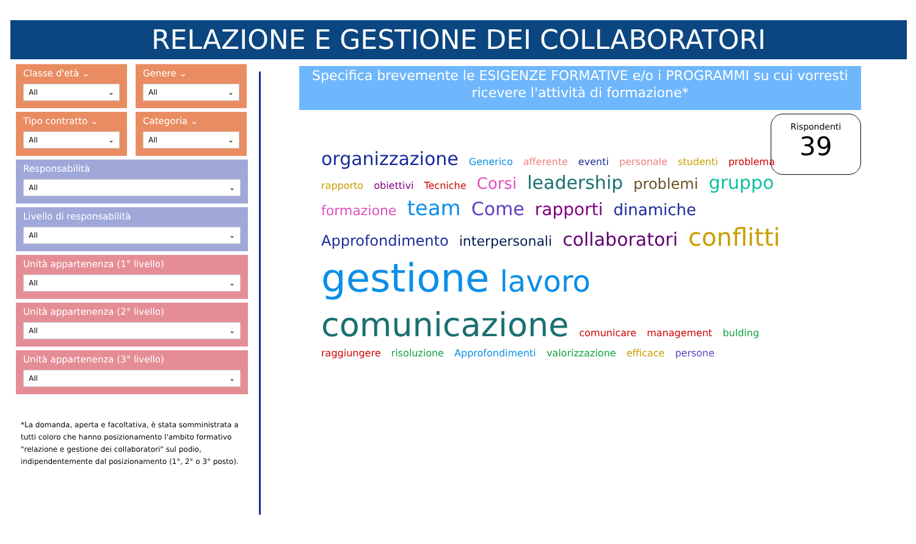RELAZIONE E GESTIONE DEI COLLABORATORI
Classe d'età ⌄
All ⌄
Genere ⌄
All ⌄
Tipo contratto ⌄
All ⌄
Categoria ⌄
All ⌄
Responsabilità
All ⌄
Livello di responsabilità
All ⌄
Unità appartenenza (1° livello)
All ⌄
Unità appartenenza (2° livello)
All ⌄
Unità appartenenza (3° livello)
All ⌄
*La domanda, aperta e facoltativa, è stata somministrata a tutti coloro che hanno posizionamento l'ambito formativo "relazione e gestione dei collaboratori" sul podio, indipendentemente dal posizionamento (1°, 2° o 3° posto).
Specifica brevemente le ESIGENZE FORMATIVE e/o i PROGRAMMI su cui vorresti ricevere l'attività di formazione*
Rispondenti
39
organizzazione Generico afferente eventi personale studenti problema rapporto obiettivi Tecniche Corsi leadership problemi gruppo formazione team Come rapporti dinamiche Approfondimento interpersonali collaboratori conflitti gestione lavoro comunicazione comunicare management bulding raggiungere risoluzione Approfondimenti valorizzazione efficace persone